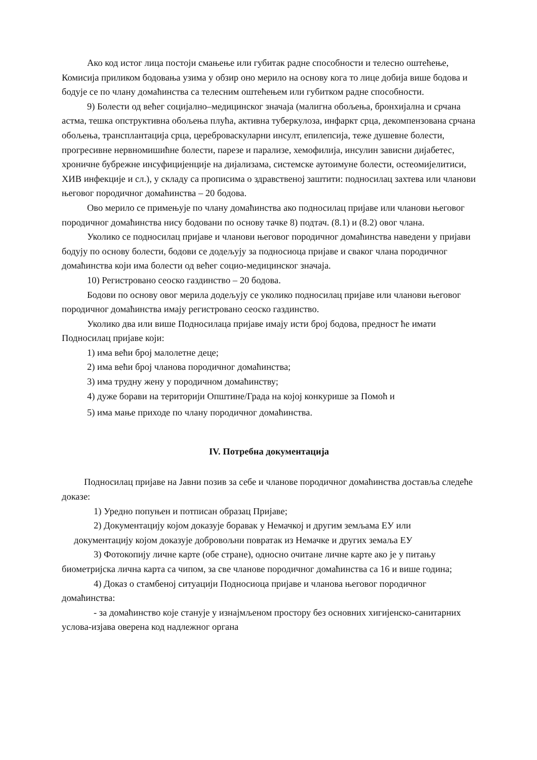Ако код истог лица постоји смањење или губитак радне способности и телесно оштећење, Комисија приликом бодовања узима у обзир оно мерило на основу кога то лице добија више бодова и бодује се по члану домаћинства са телесним оштећењем или губитком радне способности.
9) Болести од већег социјално–медицинског значаја (малигна обољења, бронхијална и срчана астма, тешка опструктивна обољења плућа, активна туберкулоза, инфаркт срца, декомпензована срчана обољења, трансплантација срца, цереброваскуларни инсулт, епилепсија, теже душевне болести, прогресивне нервномишићне болести, парезе и парализе, хемофилија, инсулин зависни дијабетес, хроничне бубрежне инсуфицијенције на дијализама, системске аутоимуне болести, остеомијелитиси, ХИВ инфекције и сл.), у складу са прописима о здравственој заштити: подносилац захтева или чланови његовог породичног домаћинства – 20 бодова.
Ово мерило се примењује по члану домаћинства ако подносилац пријаве или чланови његовог породичног домаћинства нису бодовани по основу тачке 8) подтач. (8.1) и (8.2) овог члана.
Уколико се подносилац пријаве и чланови његовог породичног домаћинства наведени у пријави бодују по основу болести, бодови се додељују за подносиоца пријаве и сваког члана породичног домаћинства који има болести од већег социо-медицинског значаја.
10) Регистровано сеоско газдинство – 20 бодова.
Бодови по основу овог мерила додељују се уколико подносилац пријаве или чланови његовог породичног домаћинства имају регистровано сеоско газдинство.
Уколико два или више Подносилаца пријаве имају исти број бодова, предност ће имати Подносилац пријаве који:
1) има већи број малолетне деце;
2) има већи број чланова породичног домаћинства;
3) има трудну жену у породичном домаћинству;
4) дуже борави на територији Општине/Града на којој конкурише за Помоћ и
5) има мање приходе по члану породичног домаћинства.
IV. Потребна документација
Подносилац пријаве на Јавни позив за себе и чланове породичног домаћинства доставља следеће доказе:
1) Уредно попуњен и потписан образац Пријаве;
2) Документацију којом доказује боравак у Немачкој и другим земљама ЕУ или
документацију којом доказује добровољни повратак из Немачке и других земаља ЕУ
3) Фотокопију личне карте (обе стране), односно очитане личне карте ако је у питању биометријска лична карта са чипом, за све чланове породичног домаћинства са 16 и више година;
4) Доказ о стамбеној ситуацији Подносиоца пријаве и чланова његовог породичног домаћинства:
- за домаћинство које станује у изнајмљеном простору без основних хигијенско-санитарних услова-изјава оверена код надлежног органа